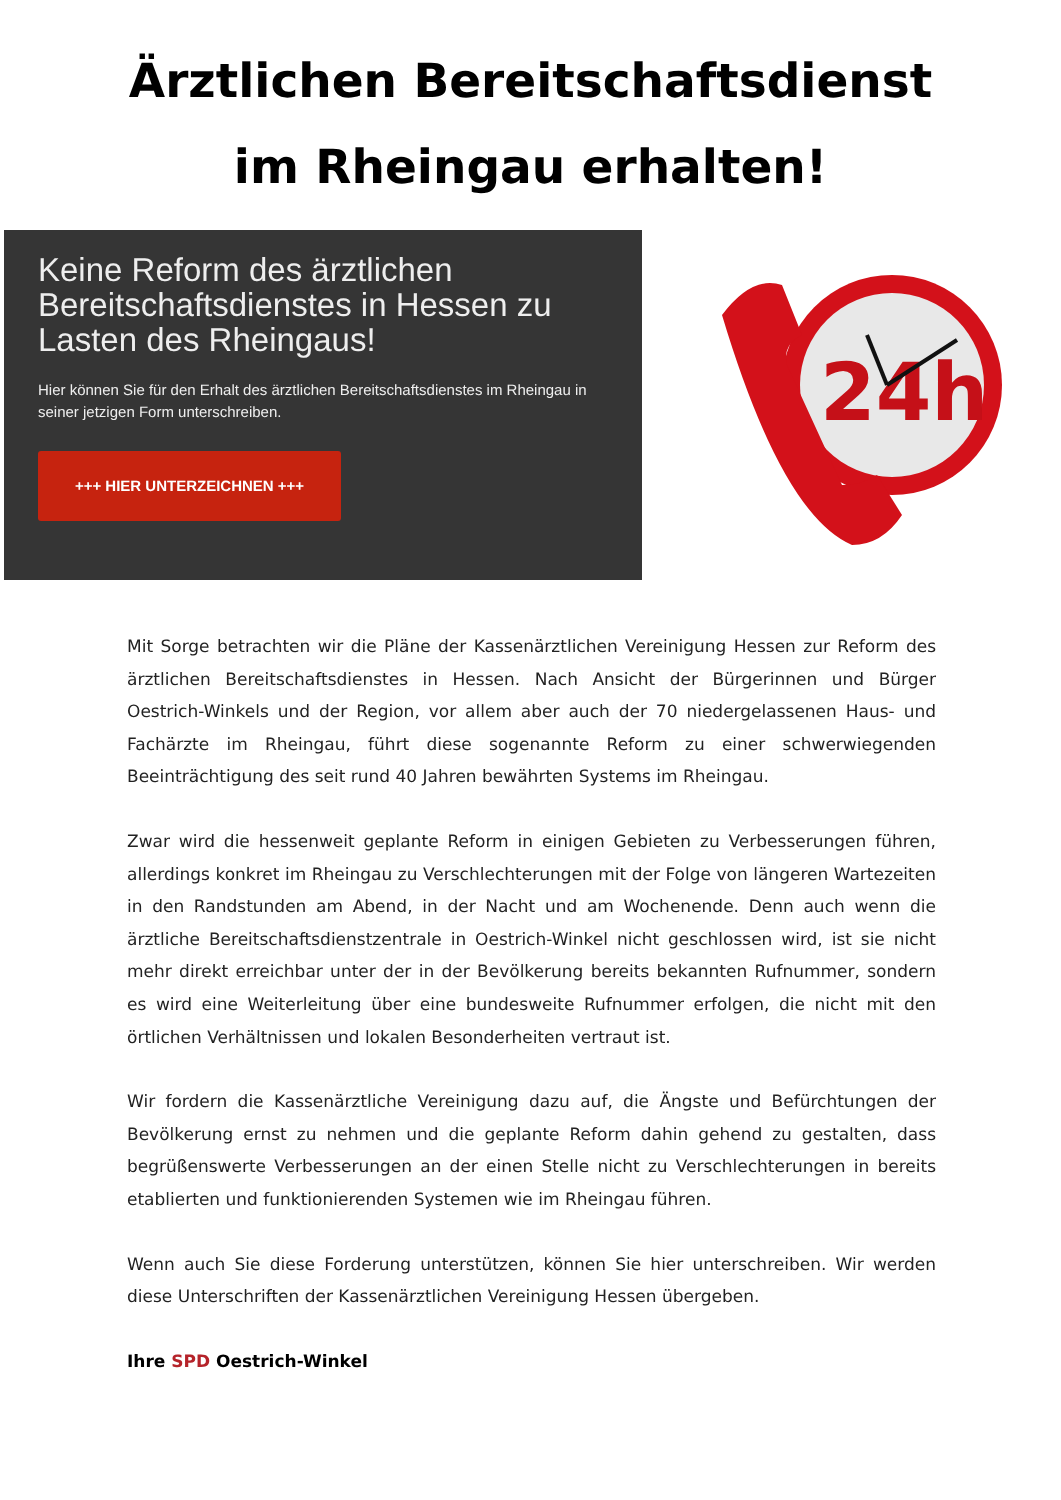Ärztlichen Bereitschaftsdienst
im Rheingau erhalten!
Keine Reform des ärztlichen Bereitschaftsdienstes in Hessen zu Lasten des Rheingaus!
Hier können Sie für den Erhalt des ärztlichen Bereitschaftsdienstes im Rheingau in seiner jetzigen Form unterschreiben.
+++ HIER UNTERZEICHNEN +++
24h
Mit Sorge betrachten wir die Pläne der Kassenärztlichen Vereinigung Hessen zur Reform des ärztlichen Bereitschaftsdienstes in Hessen. Nach Ansicht der Bürgerinnen und Bürger Oestrich-Winkels und der Region, vor allem aber auch der 70 niedergelassenen Haus- und Fachärzte im Rheingau, führt diese sogenannte Reform zu einer schwerwiegenden Beeinträchtigung des seit rund 40 Jahren bewährten Systems im Rheingau.
Zwar wird die hessenweit geplante Reform in einigen Gebieten zu Verbesserungen führen, allerdings konkret im Rheingau zu Verschlechterungen mit der Folge von längeren Wartezeiten in den Randstunden am Abend, in der Nacht und am Wochenende. Denn auch wenn die ärztliche Bereitschaftsdienstzentrale in Oestrich-Winkel nicht geschlossen wird, ist sie nicht mehr direkt erreichbar unter der in der Bevölkerung bereits bekannten Rufnummer, sondern es wird eine Weiterleitung über eine bundesweite Rufnummer erfolgen, die nicht mit den örtlichen Verhältnissen und lokalen Besonderheiten vertraut ist.
Wir fordern die Kassenärztliche Vereinigung dazu auf, die Ängste und Befürchtungen der Bevölkerung ernst zu nehmen und die geplante Reform dahin gehend zu gestalten, dass begrüßenswerte Verbesserungen an der einen Stelle nicht zu Verschlechterungen in bereits etablierten und funktionierenden Systemen wie im Rheingau führen.
Wenn auch Sie diese Forderung unterstützen, können Sie hier unterschreiben. Wir werden diese Unterschriften der Kassenärztlichen Vereinigung Hessen übergeben.
Ihre SPD Oestrich-Winkel